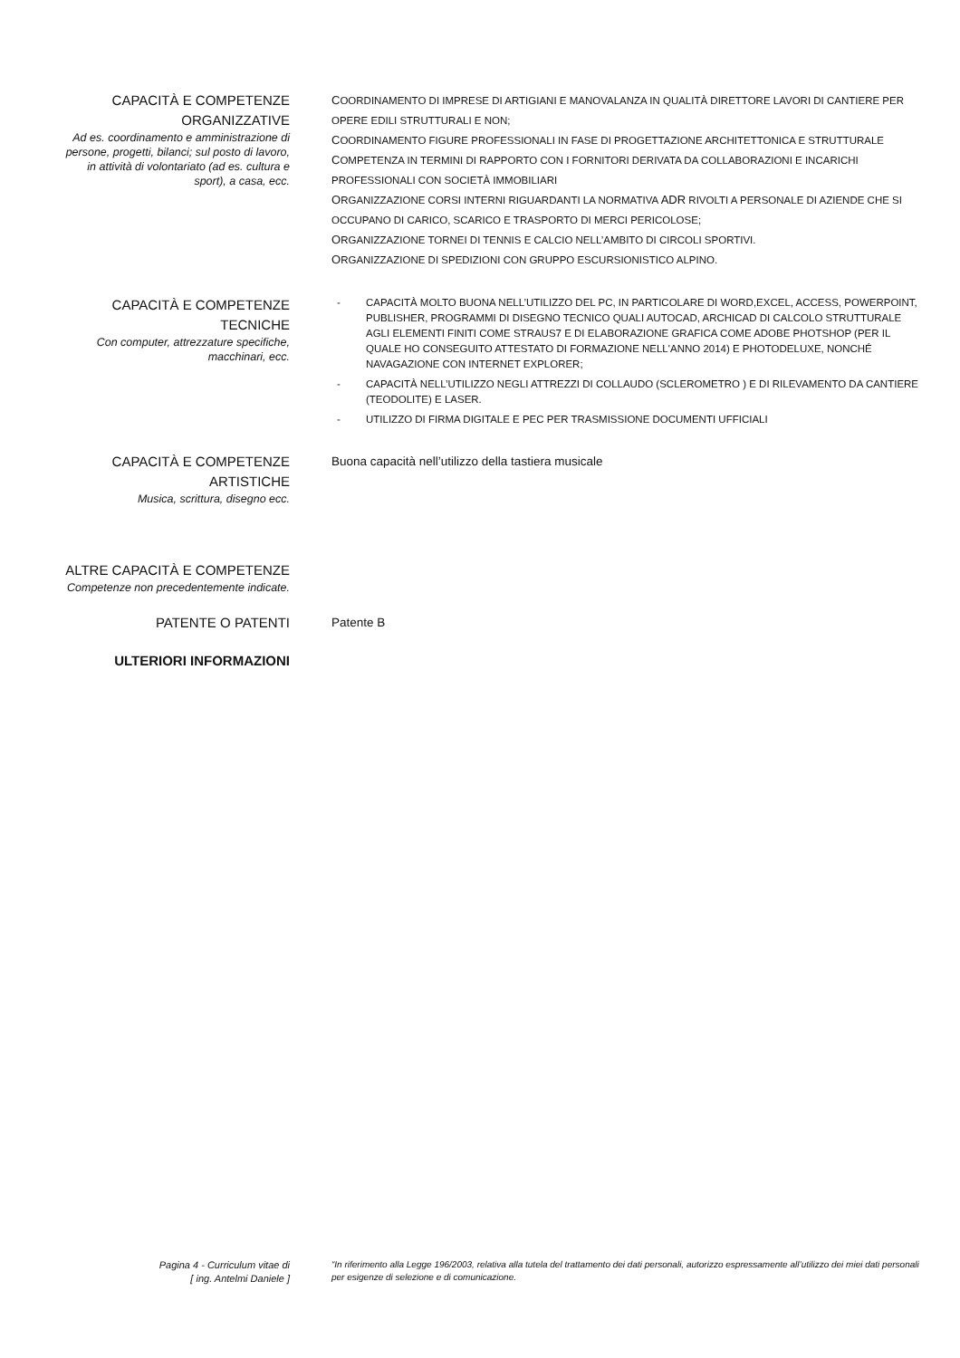CAPACITÀ E COMPETENZE
ORGANIZZATIVE
Ad es. coordinamento e amministrazione di persone, progetti, bilanci; sul posto di lavoro, in attività di volontariato (ad es. cultura e sport), a casa, ecc.
COORDINAMENTO DI IMPRESE DI ARTIGIANI E MANOVALANZA IN QUALITÀ DIRETTORE LAVORI DI CANTIERE PER OPERE EDILI STRUTTURALI E NON;
COORDINAMENTO FIGURE PROFESSIONALI IN FASE DI PROGETTAZIONE ARCHITETTONICA E STRUTTURALE
COMPETENZA IN TERMINI DI RAPPORTO CON I FORNITORI DERIVATA DA COLLABORAZIONI E INCARICHI PROFESSIONALI CON SOCIETÀ IMMOBILIARI
ORGANIZZAZIONE CORSI INTERNI RIGUARDANTI LA NORMATIVA ADR RIVOLTI A PERSONALE DI AZIENDE CHE SI OCCUPANO DI CARICO, SCARICO E TRASPORTO DI MERCI PERICOLOSE;
ORGANIZZAZIONE TORNEI DI TENNIS E CALCIO NELL’AMBITO DI CIRCOLI SPORTIVI.
ORGANIZZAZIONE DI SPEDIZIONI CON GRUPPO ESCURSIONISTICO ALPINO.
CAPACITÀ E COMPETENZE
TECNICHE
Con computer, attrezzature specifiche, macchinari, ecc.
- CAPACITÀ MOLTO BUONA NELL’UTILIZZO DEL PC, IN PARTICOLARE DI WORD,EXCEL, ACCESS, POWERPOINT, PUBLISHER, PROGRAMMI DI DISEGNO TECNICO QUALI AUTOCAD, ARCHICAD DI CALCOLO STRUTTURALE AGLI ELEMENTI FINITI COME STRAUS7 E DI ELABORAZIONE GRAFICA COME ADOBE PHOTSHOP (PER IL QUALE HO CONSEGUITO ATTESTATO DI FORMAZIONE NELL'ANNO 2014) E PHOTODELUXE, NONCHÉ NAVAGAZIONE CON INTERNET EXPLORER;
- CAPACITÀ NELL’UTILIZZO NEGLI ATTREZZI DI COLLAUDO (SCLEROMETRO ) E DI RILEVAMENTO DA CANTIERE (TEODOLITE) E LASER.
- UTILIZZO DI FIRMA DIGITALE E PEC PER TRASMISSIONE DOCUMENTI UFFICIALI
CAPACITÀ E COMPETENZE
ARTISTICHE
Musica, scrittura, disegno ecc.
Buona capacità nell’utilizzo della tastiera musicale
ALTRE CAPACITÀ E COMPETENZE
Competenze non precedentemente indicate.
PATENTE O PATENTI Patente B
ULTERIORI INFORMAZIONI
Pagina 4 - Curriculum vitae di
[ ing. Antelmi Daniele ]
“In riferimento alla Legge 196/2003, relativa alla tutela del trattamento dei dati personali, autorizzo espressamente all’utilizzo dei miei dati personali per esigenze di selezione e di comunicazione.